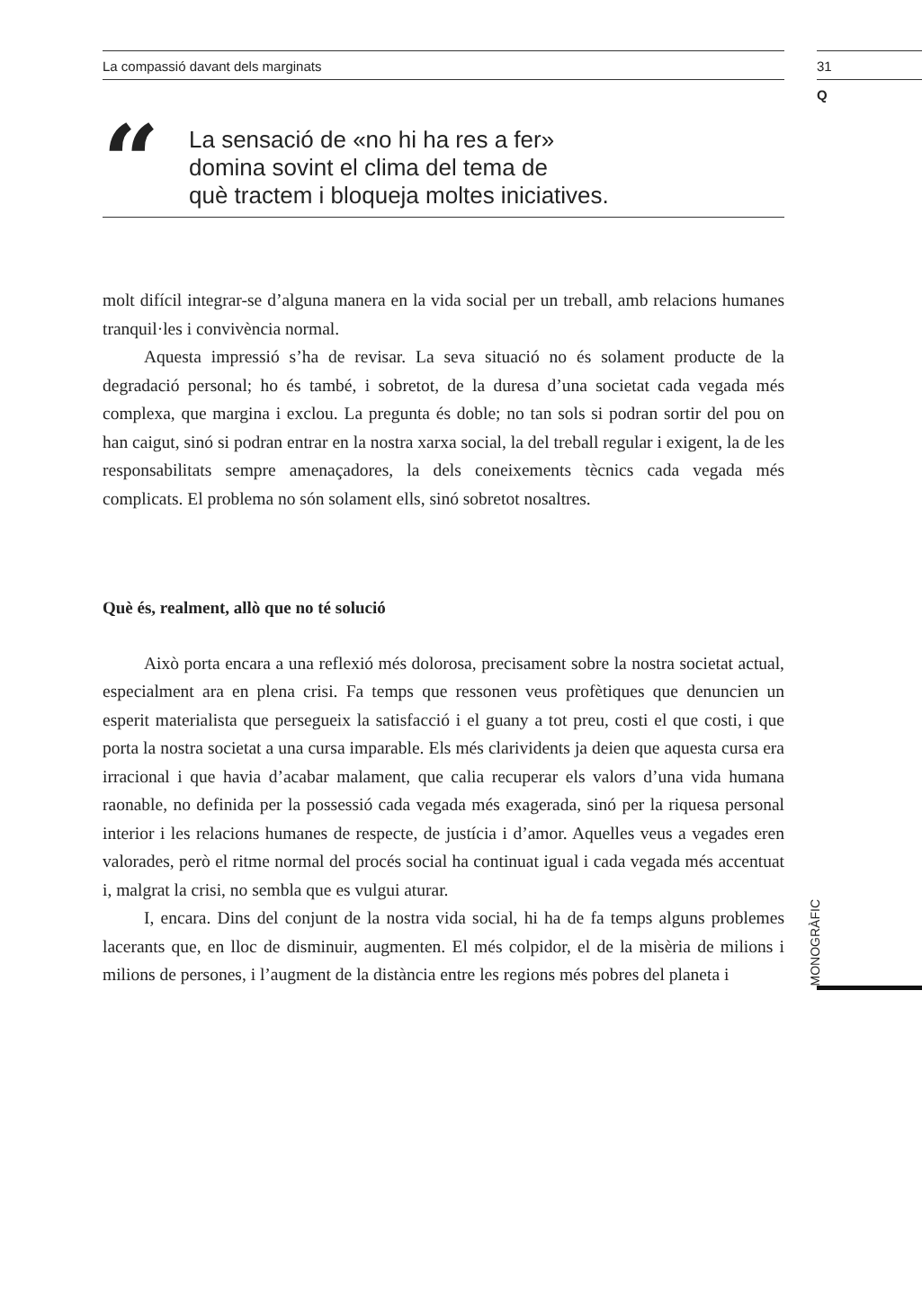La compassió davant dels marginats
31
Q
“
La sensació de «no hi ha res a fer»
domina sovint el clima del tema de
què tractem i bloqueja moltes iniciatives.
molt difícil integrar-se d’alguna manera en la vida social per un treball, amb relacions humanes tranquil·les i convivència normal.
Aquesta impressió s’ha de revisar. La seva situació no és solament producte de la degradació personal; ho és també, i sobretot, de la duresa d’una societat cada vegada més complexa, que margina i exclou. La pregunta és doble; no tan sols si podran sortir del pou on han caigut, sinó si podran entrar en la nostra xarxa social, la del treball regular i exigent, la de les responsabilitats sempre amenaçadores, la dels coneixements tècnics cada vegada més complicats. El problema no són solament ells, sinó sobretot nosaltres.
Què és, realment, allò que no té solució
Això porta encara a una reflexió més dolorosa, precisament sobre la nostra societat actual, especialment ara en plena crisi. Fa temps que ressonen veus profètiques que denuncien un esperit materialista que persegueix la satisfacció i el guany a tot preu, costi el que costi, i que porta la nostra societat a una cursa imparable. Els més clarividents ja deien que aquesta cursa era irracional i que havia d’acabar malament, que calia recuperar els valors d’una vida humana raonable, no definida per la possessió cada vegada més exagerada, sinó per la riquesa personal interior i les relacions humanes de respecte, de justícia i d’amor. Aquelles veus a vegades eren valorades, però el ritme normal del procés social ha continuat igual i cada vegada més accentuat i, malgrat la crisi, no sembla que es vulgui aturar.
I, encara. Dins del conjunt de la nostra vida social, hi ha de fa temps alguns problemes lacerants que, en lloc de disminuir, augmenten. El més colpidor, el de la misèria de milions i milions de persones, i l’augment de la distància entre les regions més pobres del planeta i
MONOGRÀFIC